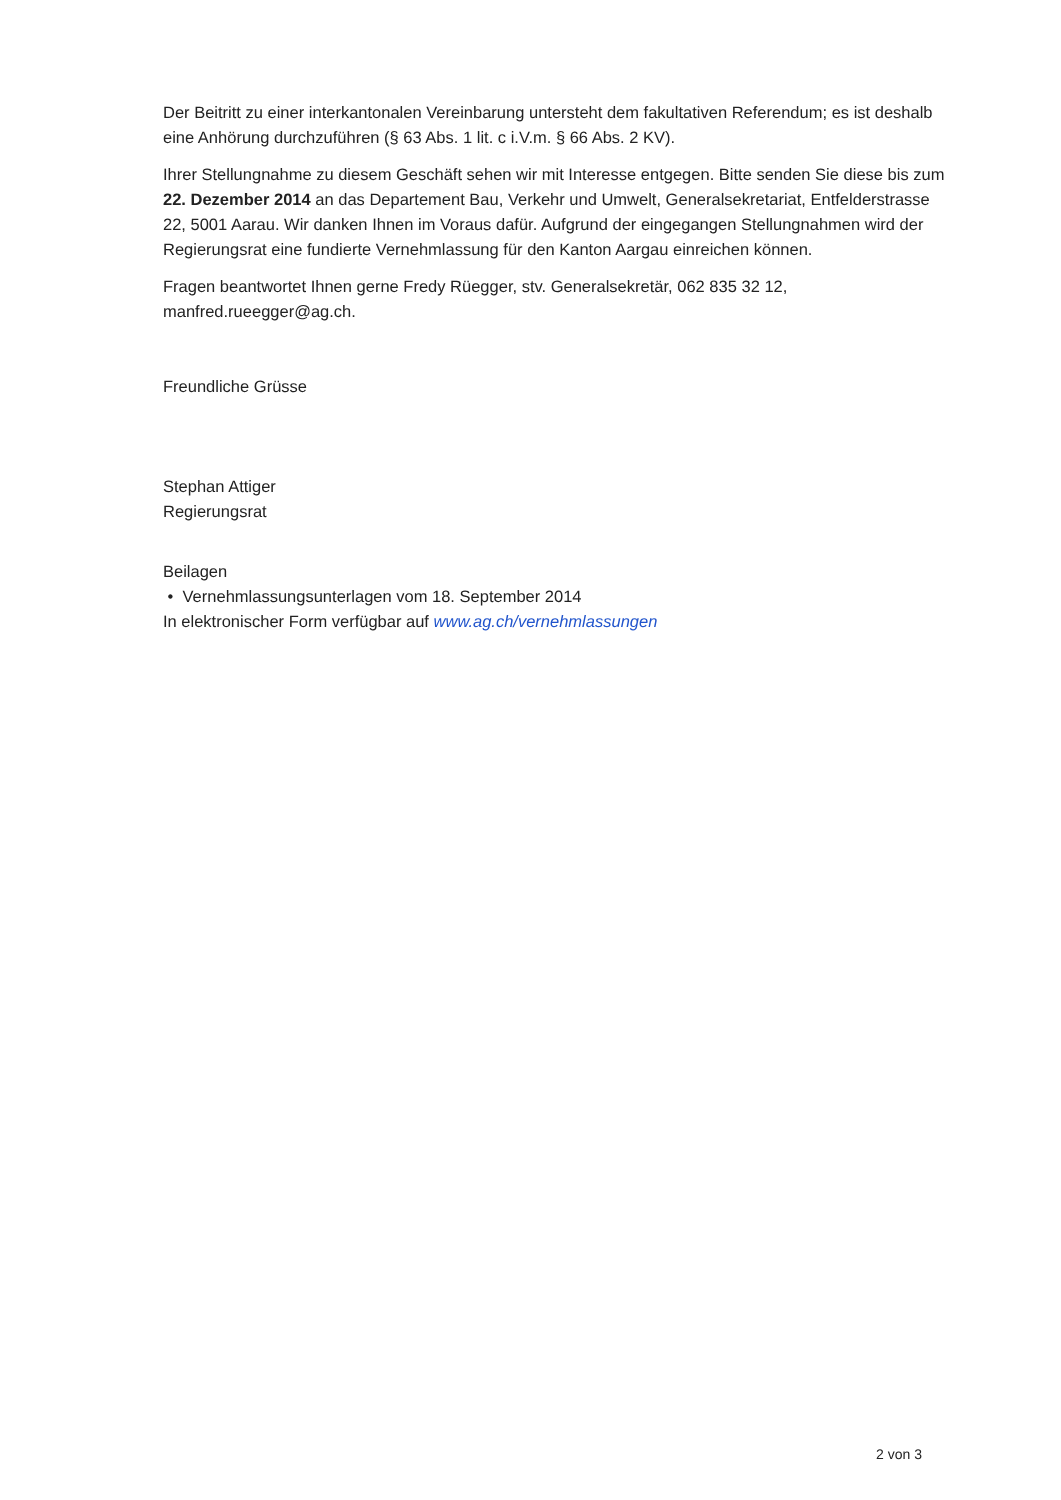Der Beitritt zu einer interkantonalen Vereinbarung untersteht dem fakultativen Referendum; es ist deshalb eine Anhörung durchzuführen (§ 63 Abs. 1 lit. c i.V.m. § 66 Abs. 2 KV).
Ihrer Stellungnahme zu diesem Geschäft sehen wir mit Interesse entgegen. Bitte senden Sie diese bis zum 22. Dezember 2014 an das Departement Bau, Verkehr und Umwelt, Generalsekretariat, Entfelderstrasse 22, 5001 Aarau. Wir danken Ihnen im Voraus dafür. Aufgrund der eingegangen Stellungnahmen wird der Regierungsrat eine fundierte Vernehmlassung für den Kanton Aargau einreichen können.
Fragen beantwortet Ihnen gerne Fredy Rüegger, stv. Generalsekretär, 062 835 32 12, manfred.rueegger@ag.ch.
Freundliche Grüsse
Stephan Attiger
Regierungsrat
Beilagen
• Vernehmlassungsunterlagen vom 18. September 2014
In elektronischer Form verfügbar auf www.ag.ch/vernehmlassungen
2 von 3